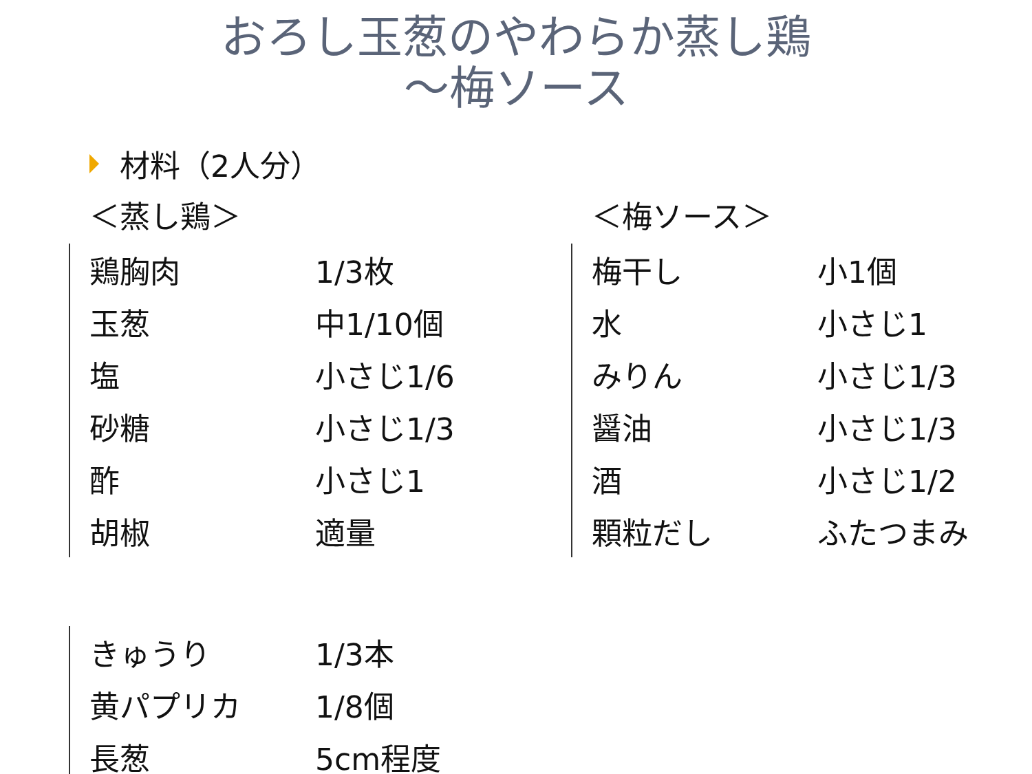おろし玉葱のやわらか蒸し鶏
～梅ソース
材料（2人分）
＜蒸し鶏＞
| 鶏胸肉 | 1/3枚 |
| 玉葱 | 中1/10個 |
| 塩 | 小さじ1/6 |
| 砂糖 | 小さじ1/3 |
| 酢 | 小さじ1 |
| 胡椒 | 適量 |
＜梅ソース＞
| 梅干し | 小1個 |
| 水 | 小さじ1 |
| みりん | 小さじ1/3 |
| 醤油 | 小さじ1/3 |
| 酒 | 小さじ1/2 |
| 顆粒だし | ふたつまみ |
| きゅうり | 1/3本 |
| 黄パプリカ | 1/8個 |
| 長葱 | 5cm程度 |